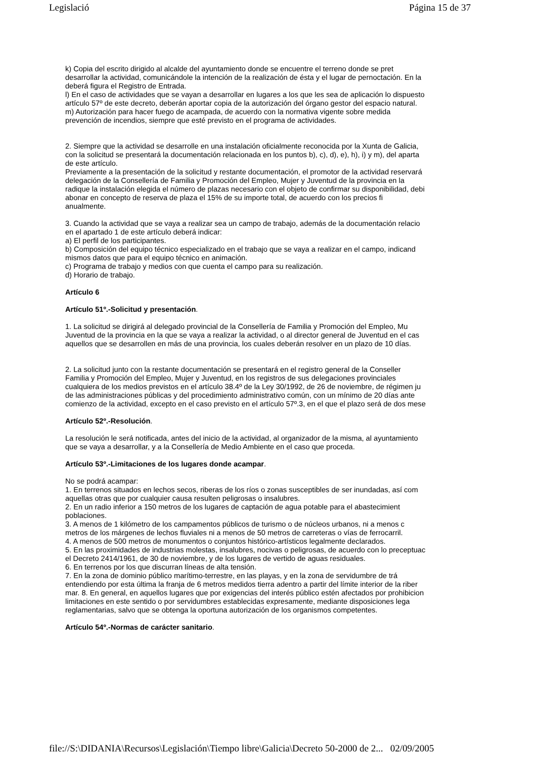Legislació Página 15 de 37
k) Copia del escrito dirigido al alcalde del ayuntamiento donde se encuentre el terreno donde se pret
desarrollar la actividad, comunicándole la intención de la realización de ésta y el lugar de pernoctación. En la
deberá figura el Registro de Entrada.
l) En el caso de actividades que se vayan a desarrollar en lugares a los que les sea de aplicación lo dispuesto
artículo 57º de este decreto, deberán aportar copia de la autorización del órgano gestor del espacio natural.
m) Autorización para hacer fuego de acampada, de acuerdo con la normativa vigente sobre medida
prevención de incendios, siempre que esté previsto en el programa de actividades.
2. Siempre que la actividad se desarrolle en una instalación oficialmente reconocida por la Xunta de Galicia,
con la solicitud se presentará la documentación relacionada en los puntos b), c), d), e), h), i) y m), del aparta
de este artículo.
Previamente a la presentación de la solicitud y restante documentación, el promotor de la actividad reservará
delegación de la Consellería de Familia y Promoción del Empleo, Mujer y Juventud de la provincia en la
radique la instalación elegida el número de plazas necesario con el objeto de confirmar su disponibilidad, debi
abonar en concepto de reserva de plaza el 15% de su importe total, de acuerdo con los precios fi
anualmente.
3. Cuando la actividad que se vaya a realizar sea un campo de trabajo, además de la documentación relacio
en el apartado 1 de este artículo deberá indicar:
a) El perfil de los participantes.
b) Composición del equipo técnico especializado en el trabajo que se vaya a realizar en el campo, indicand
mismos datos que para el equipo técnico en animación.
c) Programa de trabajo y medios con que cuenta el campo para su realización.
d) Horario de trabajo.
Artículo 6
Artículo 51º.-Solicitud y presentación.
1. La solicitud se dirigirá al delegado provincial de la Consellería de Familia y Promoción del Empleo, Mu
Juventud de la provincia en la que se vaya a realizar la actividad, o al director general de Juventud en el cas
aquellos que se desarrollen en más de una provincia, los cuales deberán resolver en un plazo de 10 días.
2. La solicitud junto con la restante documentación se presentará en el registro general de la Conseller
Familia y Promoción del Empleo, Mujer y Juventud, en los registros de sus delegaciones provinciales
cualquiera de los medios previstos en el artículo 38.4º de la Ley 30/1992, de 26 de noviembre, de régimen ju
de las administraciones públicas y del procedimiento administrativo común, con un mínimo de 20 días ante
comienzo de la actividad, excepto en el caso previsto en el artículo 57º.3, en el que el plazo será de dos mese
Artículo 52º.-Resolución.
La resolución le será notificada, antes del inicio de la actividad, al organizador de la misma, al ayuntamiento
que se vaya a desarrollar, y a la Consellería de Medio Ambiente en el caso que proceda.
Artículo 53º.-Limitaciones de los lugares donde acampar.
No se podrá acampar:
1. En terrenos situados en lechos secos, riberas de los ríos o zonas susceptibles de ser inundadas, así com
aquellas otras que por cualquier causa resulten peligrosas o insalubres.
2. En un radio inferior a 150 metros de los lugares de captación de agua potable para el abastecimient
poblaciones.
3. A menos de 1 kilómetro de los campamentos públicos de turismo o de núcleos urbanos, ni a menos c
metros de los márgenes de lechos fluviales ni a menos de 50 metros de carreteras o vías de ferrocarril.
4. A menos de 500 metros de monumentos o conjuntos histórico-artísticos legalmente declarados.
5. En las proximidades de industrias molestas, insalubres, nocivas o peligrosas, de acuerdo con lo preceptuac
el Decreto 2414/1961, de 30 de noviembre, y de los lugares de vertido de aguas residuales.
6. En terrenos por los que discurran líneas de alta tensión.
7. En la zona de dominio público marítimo-terrestre, en las playas, y en la zona de servidumbre de trá
entendiendo por esta última la franja de 6 metros medidos tierra adentro a partir del límite interior de la riber
mar. 8. En general, en aquellos lugares que por exigencias del interés público estén afectados por prohibicion
limitaciones en este sentido o por servidumbres establecidas expresamente, mediante disposiciones lega
reglamentarias, salvo que se obtenga la oportuna autorización de los organismos competentes.
Artículo 54º.-Normas de carácter sanitario.
file://S:\DIDANIA\Recursos\Legislación\Tiempo libre\Galicia\Decreto 50-2000 de 2... 02/09/2005